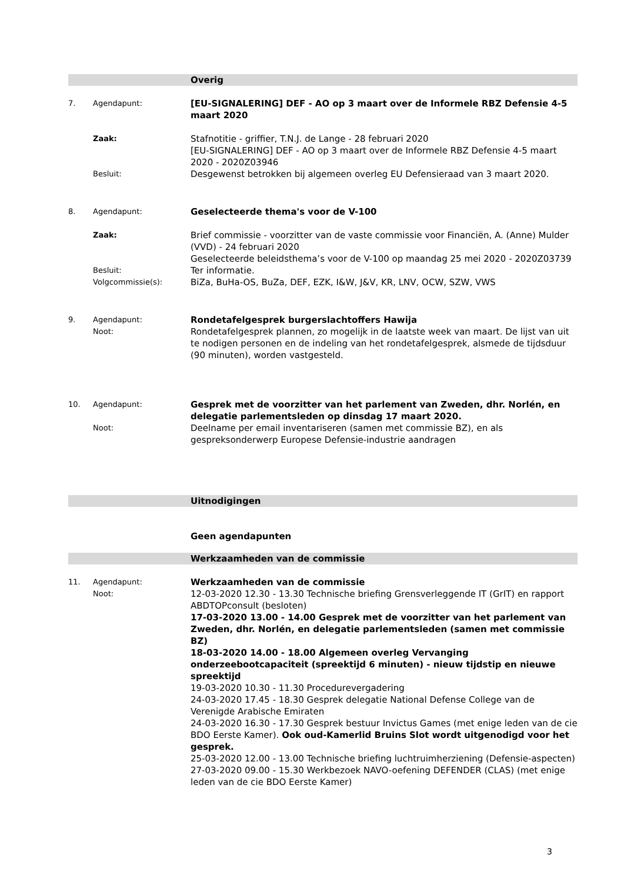Overig
7. Agendapunt:
[EU-SIGNALERING] DEF - AO op 3 maart over de Informele RBZ Defensie 4-5 maart 2020
Zaak:
Stafnotitie - griffier, T.N.J. de Lange - 28 februari 2020
[EU-SIGNALERING] DEF - AO op 3 maart over de Informele RBZ Defensie 4-5 maart 2020 - 2020Z03946
Besluit:
Desgewenst betrokken bij algemeen overleg EU Defensieraad van 3 maart 2020.
8. Agendapunt:
Geselecteerde thema's voor de V-100
Zaak:
Brief commissie - voorzitter van de vaste commissie voor Financiën, A. (Anne) Mulder (VVD) - 24 februari 2020
Geselecteerde beleidsthema’s voor de V-100 op maandag 25 mei 2020 - 2020Z03739
Besluit:
Ter informatie.
Volgcommissie(s):
BiZa, BuHa-OS, BuZa, DEF, EZK, I&W, J&V, KR, LNV, OCW, SZW, VWS
9. Agendapunt:
Noot:
Rondetafelgesprek burgerslachtoffers Hawija
Rondetafelgesprek plannen, zo mogelijk in de laatste week van maart. De lijst van uit te nodigen personen en de indeling van het rondetafelgesprek, alsmede de tijdsduur (90 minuten), worden vastgesteld.
10. Agendapunt:
Noot:
Gesprek met de voorzitter van het parlement van Zweden, dhr. Norlén, en delegatie parlementsleden op dinsdag 17 maart 2020.
Deelname per email inventariseren (samen met commissie BZ), en als gespreksonderwerp Europese Defensie-industrie aandragen
Uitnodigingen
Geen agendapunten
Werkzaamheden van de commissie
11. Agendapunt:
Noot:
Werkzaamheden van de commissie
12-03-2020 12.30 - 13.30 Technische briefing Grensverleggende IT (GrIT) en rapport ABDTOPconsult (besloten)
17-03-2020 13.00 - 14.00 Gesprek met de voorzitter van het parlement van Zweden, dhr. Norlén, en delegatie parlementsleden (samen met commissie BZ)
18-03-2020 14.00 - 18.00 Algemeen overleg Vervanging onderzeebootcapaciteit (spreektijd 6 minuten) - nieuw tijdstip en nieuwe spreektijd
19-03-2020 10.30 - 11.30 Procedurevergadering
24-03-2020 17.45 - 18.30 Gesprek delegatie National Defense College van de Verenigde Arabische Emiraten
24-03-2020 16.30 - 17.30 Gesprek bestuur Invictus Games (met enige leden van de cie BDO Eerste Kamer). Ook oud-Kamerlid Bruins Slot wordt uitgenodigd voor het gesprek.
25-03-2020 12.00 - 13.00 Technische briefing luchtruimherziening (Defensie-aspecten)
27-03-2020 09.00 - 15.30 Werkbezoek NAVO-oefening DEFENDER (CLAS) (met enige leden van de cie BDO Eerste Kamer)
3